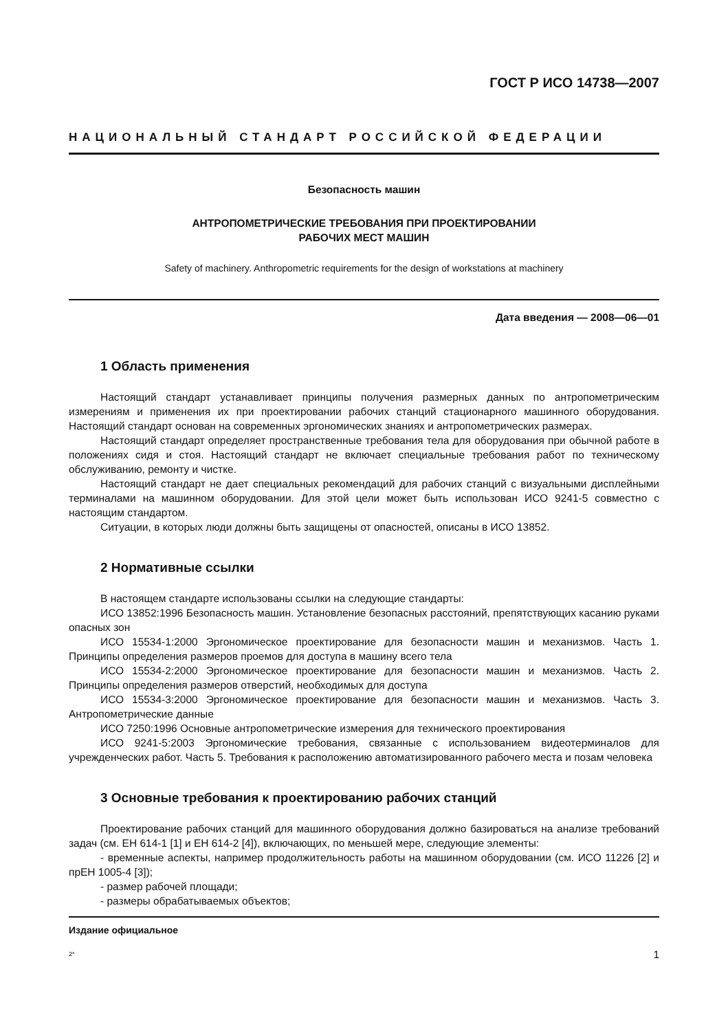ГОСТ Р ИСО 14738—2007
НАЦИОНАЛЬНЫЙ СТАНДАРТ РОССИЙСКОЙ ФЕДЕРАЦИИ
Безопасность машин
АНТРОПОМЕТРИЧЕСКИЕ ТРЕБОВАНИЯ ПРИ ПРОЕКТИРОВАНИИ
РАБОЧИХ МЕСТ МАШИН
Safety of machinery. Anthropometric requirements for the design of workstations at machinery
Дата введения — 2008—06—01
1 Область применения
Настоящий стандарт устанавливает принципы получения размерных данных по антропометрическим измерениям и применения их при проектировании рабочих станций стационарного машинного оборудования. Настоящий стандарт основан на современных эргономических знаниях и антропометрических размерах.
Настоящий стандарт определяет пространственные требования тела для оборудования при обычной работе в положениях сидя и стоя. Настоящий стандарт не включает специальные требования работ по техническому обслуживанию, ремонту и чистке.
Настоящий стандарт не дает специальных рекомендаций для рабочих станций с визуальными дисплейными терминалами на машинном оборудовании. Для этой цели может быть использован ИСО 9241-5 совместно с настоящим стандартом.
Ситуации, в которых люди должны быть защищены от опасностей, описаны в ИСО 13852.
2 Нормативные ссылки
В настоящем стандарте использованы ссылки на следующие стандарты:
ИСО 13852:1996 Безопасность машин. Установление безопасных расстояний, препятствующих касанию руками опасных зон
ИСО 15534-1:2000 Эргономическое проектирование для безопасности машин и механизмов. Часть 1. Принципы определения размеров проемов для доступа в машину всего тела
ИСО 15534-2:2000 Эргономическое проектирование для безопасности машин и механизмов. Часть 2. Принципы определения размеров отверстий, необходимых для доступа
ИСО 15534-3:2000 Эргономическое проектирование для безопасности машин и механизмов. Часть 3. Антропометрические данные
ИСО 7250:1996 Основные антропометрические измерения для технического проектирования
ИСО 9241-5:2003 Эргономические требования, связанные с использованием видеотерминалов для учрежденческих работ. Часть 5. Требования к расположению автоматизированного рабочего места и позам человека
3 Основные требования к проектированию рабочих станций
Проектирование рабочих станций для машинного оборудования должно базироваться на анализе требований задач (см. ЕН 614-1 [1] и ЕН 614-2 [4]), включающих, по меньшей мере, следующие элементы:
- временные аспекты, например продолжительность работы на машинном оборудовании (см. ИСО 11226 [2] и прЕН 1005-4 [3]);
- размер рабочей площади;
- размеры обрабатываемых объектов;
Издание официальное
2* 1